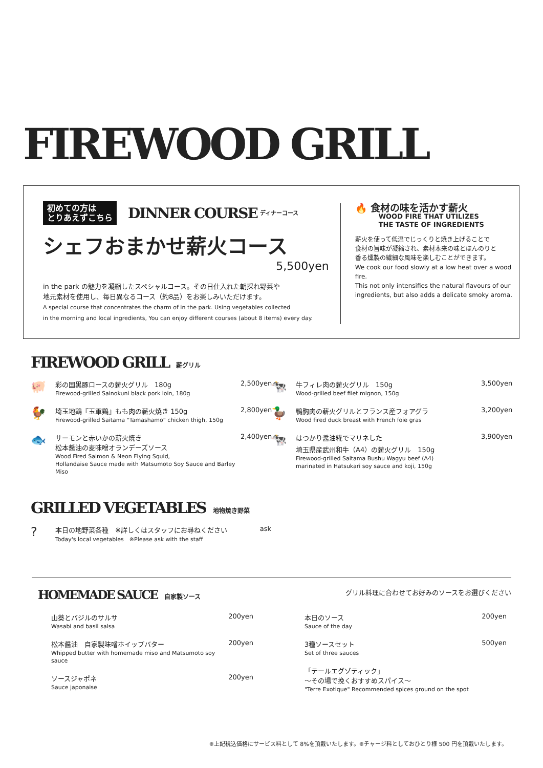FIREWOOD GRILL
初めての方は
とりあえずこちら DINNER COURSE ディナーコース
シェフおまかせ薪火コース
5,500yen
in the park の魅力を凝縮したスペシャルコース。その日仕入れた朝採れ野菜や
地元素材を使用し、毎日異なるコース（約8品）をお楽しみいただけます。
A special course that concentrates the charm of in the park. Using vegetables collected
in the morning and local ingredients, You can enjoy different courses (about 8 items) every day.
🔥 食材の味を活かす薪火
WOOD FIRE THAT UTILIZES
THE TASTE OF INGREDIENTS
薪火を使って低温でじっくりと焼き上げることで
食材の旨味が凝縮され、素材本来の味とほんのりと
香る燻製の繊細な風味を楽しむことができます。
We cook our food slowly at a low heat over a wood fire.
This not only intensifies the natural flavours of our
ingredients, but also adds a delicate smoky aroma.
FIREWOOD GRILL 薪グリル
🐖
彩の国黒豚ロースの薪火グリル　180g
Firewood-grilled Sainokuni black pork loin, 180g
2,500yen
🐓
埼玉地鶏『玉軍鶏』もも肉の薪火焼き 150g
Firewood-grilled Saitama "Tamashamo" chicken thigh, 150g
2,800yen
🐟
サーモンと赤いかの薪火焼き
松本醤油の麦味噌オランデーズソース
Wood Fired Salmon & Neon Flying Squid,
Hollandaise Sauce made with Matsumoto Soy Sauce and Barley Miso
2,400yen
🐄
牛フィレ肉の薪火グリル　150g
Wood-grilled beef filet mignon, 150g
3,500yen
🦆
鴨胸肉の薪火グリルとフランス産フォアグラ
Wood fired duck breast with French foie gras
3,200yen
🐄
はつかり醤油糀でマリネした
埼玉県産武州和牛（A4）の薪火グリル　150g
Firewood-grilled Saitama Bushu Wagyu beef (A4)
marinated in Hatsukari soy sauce and koji, 150g
3,900yen
GRILLED VEGETABLES 地物焼き野菜
?
本日の地野菜各種　※詳しくはスタッフにお尋ねください
Today's local vegetables　※Please ask with the staff
ask
HOMEMADE SAUCE 自家製ソース グリル料理に合わせてお好みのソースをお選びください
山葵とバジルのサルサ
Wasabi and basil salsa
200yen
松本醤油　自家製味噌ホイップバター
Whipped butter with homemade miso and Matsumoto soy sauce
200yen
ソースジャポネ
Sauce japonaise
200yen
本日のソース
Sauce of the day
200yen
3種ソースセット
Set of three sauces
500yen
「テールエグゾティック」
〜その場で挽くおすすめスパイス〜
"Terre Exotique" Recommended spices ground on the spot
※上記税込価格にサービス料として 8%を頂戴いたします。※チャージ料としておひとり様 500 円を頂戴いたします。